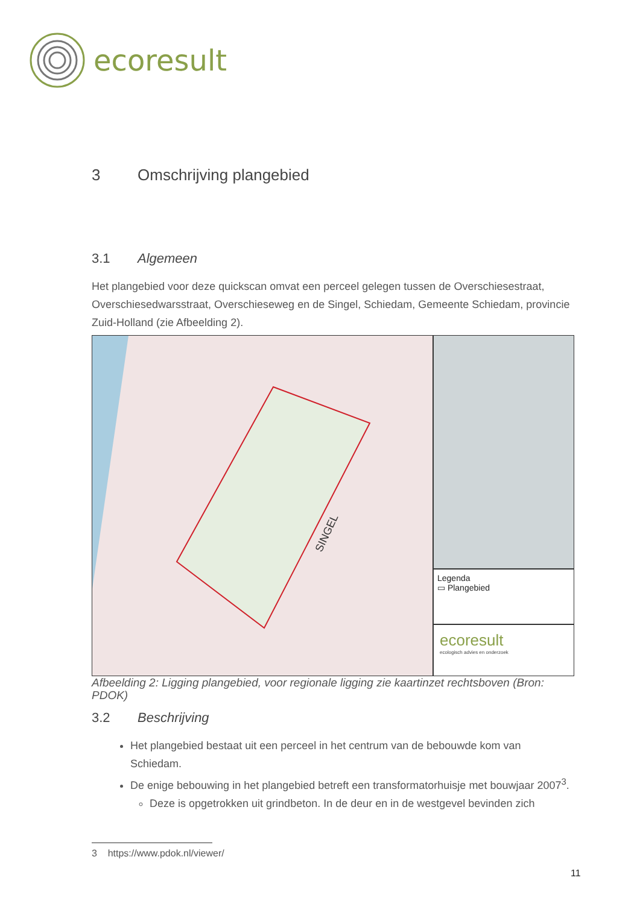ecoresult
3 Omschrijving plangebied
3.1 Algemeen
Het plangebied voor deze quickscan omvat een perceel gelegen tussen de Overschiesestraat, Overschiesedwarsstraat, Overschieseweg en de Singel, Schiedam, Gemeente Schiedam, provincie Zuid-Holland (zie Afbeelding 2).
SINGEL
Legenda
▭ Plangebied
ecoresult
ecologisch advies en onderzoek
Afbeelding 2: Ligging plangebied, voor regionale ligging zie kaartinzet rechtsboven (Bron: PDOK)
3.2 Beschrijving
Het plangebied bestaat uit een perceel in het centrum van de bebouwde kom van Schiedam.
De enige bebouwing in het plangebied betreft een transformatorhuisje met bouwjaar 2007<sup>3</sup>.
Deze is opgetrokken uit grindbeton. In de deur en in de westgevel bevinden zich
3 https://www.pdok.nl/viewer/
11